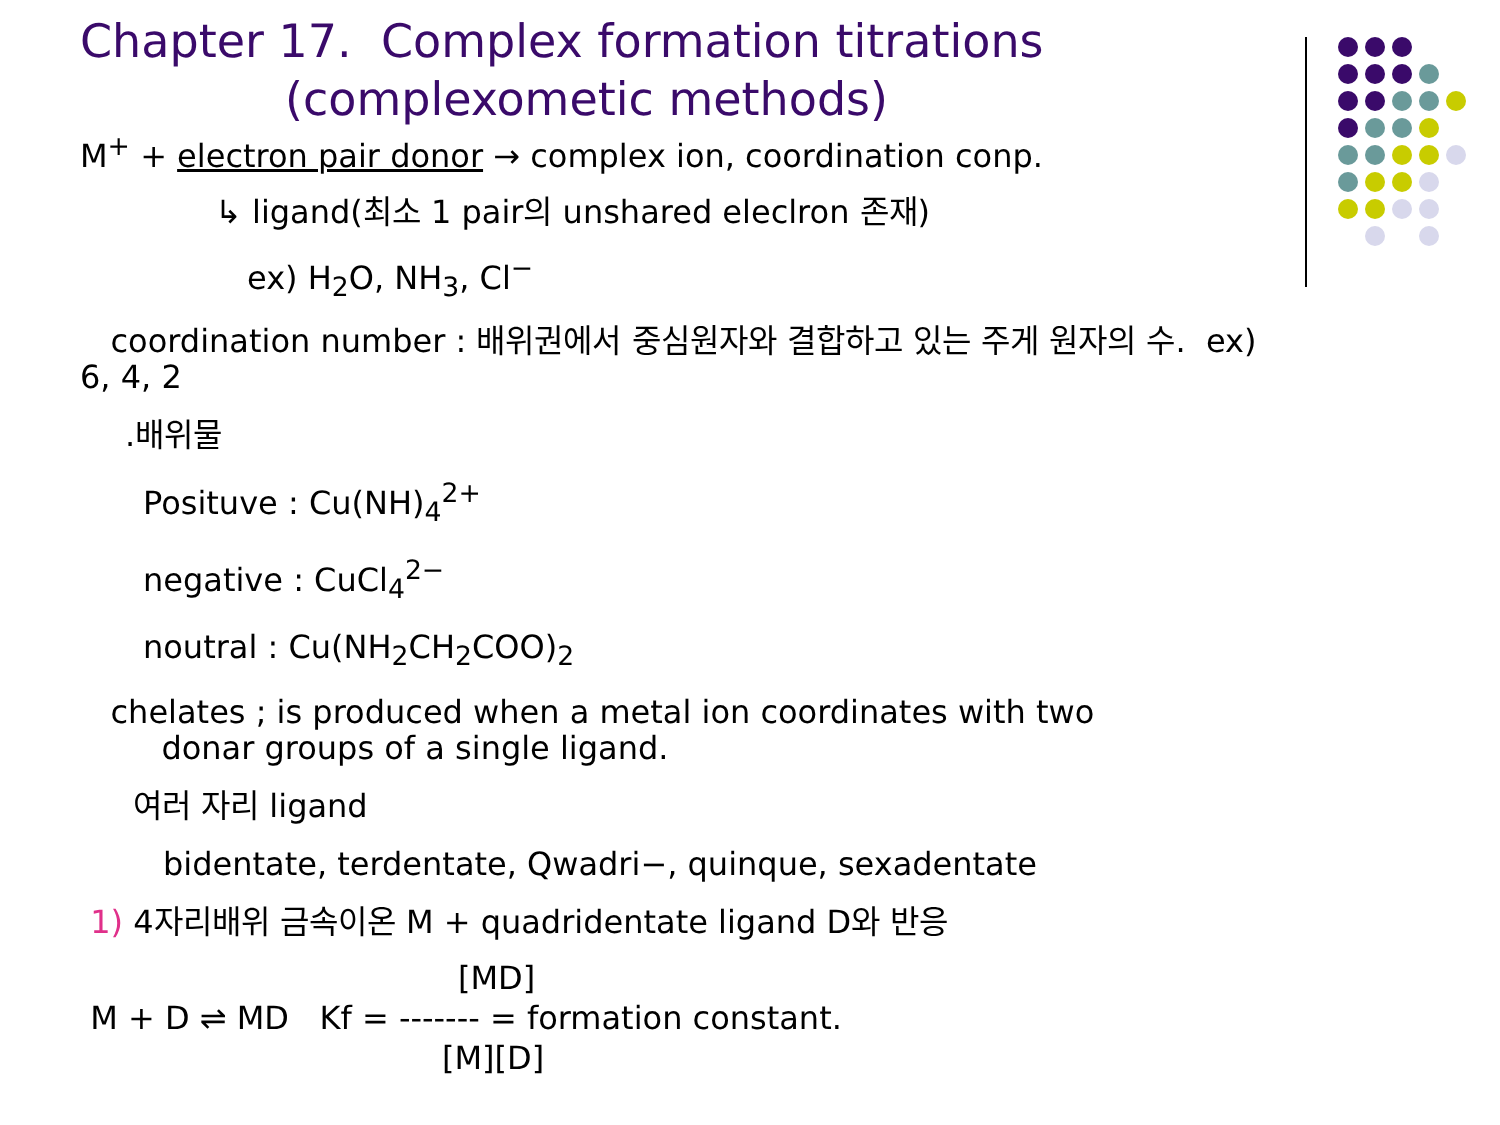Chapter 17. Complex formation titrations
(complexometic methods)
M<sup>+</sup> + electron pair donor → complex ion, coordination conp.
↳ ligand(최소 1 pair의 unshared eleclron 존재)
ex) H<sub>2</sub>O, NH<sub>3</sub>, Cl<sup>−</sup>
coordination number : 배위권에서 중심원자와 결합하고 있는 주게 원자의 수. ex) 6, 4, 2
.배위물
Posituve : Cu(NH)<sub>4</sub><sup>2+</sup>
negative : CuCl<sub>4</sub><sup>2−</sup>
noutral : Cu(NH<sub>2</sub>CH<sub>2</sub>COO)<sub>2</sub>
chelates ; is produced when a metal ion coordinates with two donar groups of a single ligand.
여러 자리 ligand
bidentate, terdentate, Qwadri−, quinque, sexadentate
1) 4자리배위 금속이온 M + quadridentate ligand D와 반응
[MD]
M + D ⇌ MD Kf = ------- = formation constant.
[M][D]